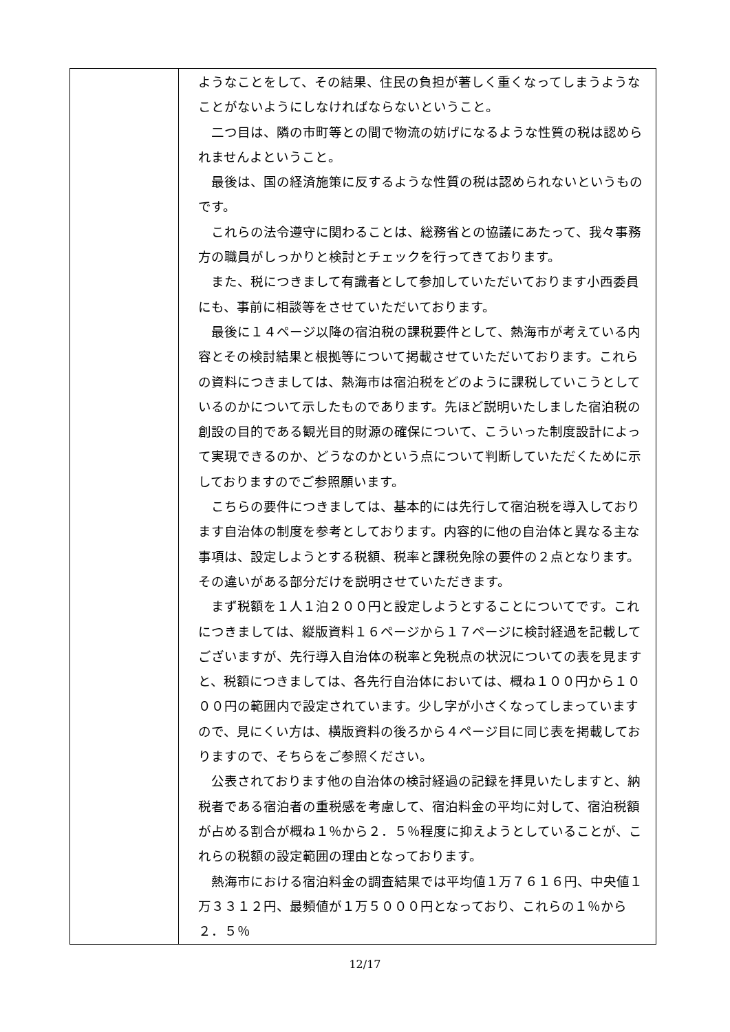| | ようなことをして、その結果、住民の負担が著しく重くなってしまうようなことがないようにしなければならないということ。 二つ目は、隣の市町等との間で物流の妨げになるような性質の税は認められませんよということ。 最後は、国の経済施策に反するような性質の税は認められないというものです。 これらの法令遵守に関わることは、総務省との協議にあたって、我々事務方の職員がしっかりと検討とチェックを行ってきております。 また、税につきまして有識者として参加していただいております小西委員にも、事前に相談等をさせていただいております。 最後に１４ページ以降の宿泊税の課税要件として、熱海市が考えている内容とその検討結果と根拠等について掲載させていただいております。これらの資料につきましては、熱海市は宿泊税をどのように課税していこうとしているのかについて示したものであります。先ほど説明いたしました宿泊税の創設の目的である観光目的財源の確保について、こういった制度設計によって実現できるのか、どうなのかという点について判断していただくために示しておりますのでご参照願います。 こちらの要件につきましては、基本的には先行して宿泊税を導入しております自治体の制度を参考としております。内容的に他の自治体と異なる主な事項は、設定しようとする税額、税率と課税免除の要件の２点となります。その違いがある部分だけを説明させていただきます。 まず税額を１人１泊２００円と設定しようとすることについてです。これにつきましては、縦版資料１６ページから１７ページに検討経過を記載してございますが、先行導入自治体の税率と免税点の状況についての表を見ますと、税額につきましては、各先行自治体においては、概ね１００円から１０００円の範囲内で設定されています。少し字が小さくなってしまっていますので、見にくい方は、横版資料の後ろから４ページ目に同じ表を掲載しておりますので、そちらをご参照ください。 公表されております他の自治体の検討経過の記録を拝見いたしますと、納税者である宿泊者の重税感を考慮して、宿泊料金の平均に対して、宿泊税額が占める割合が概ね１％から２．５％程度に抑えようとしていることが、これらの税額の設定範囲の理由となっております。 熱海市における宿泊料金の調査結果では平均値１万７６１６円、中央値１万３３１２円、最頻値が１万５０００円となっており、これらの１％から２．５％ |
12/17